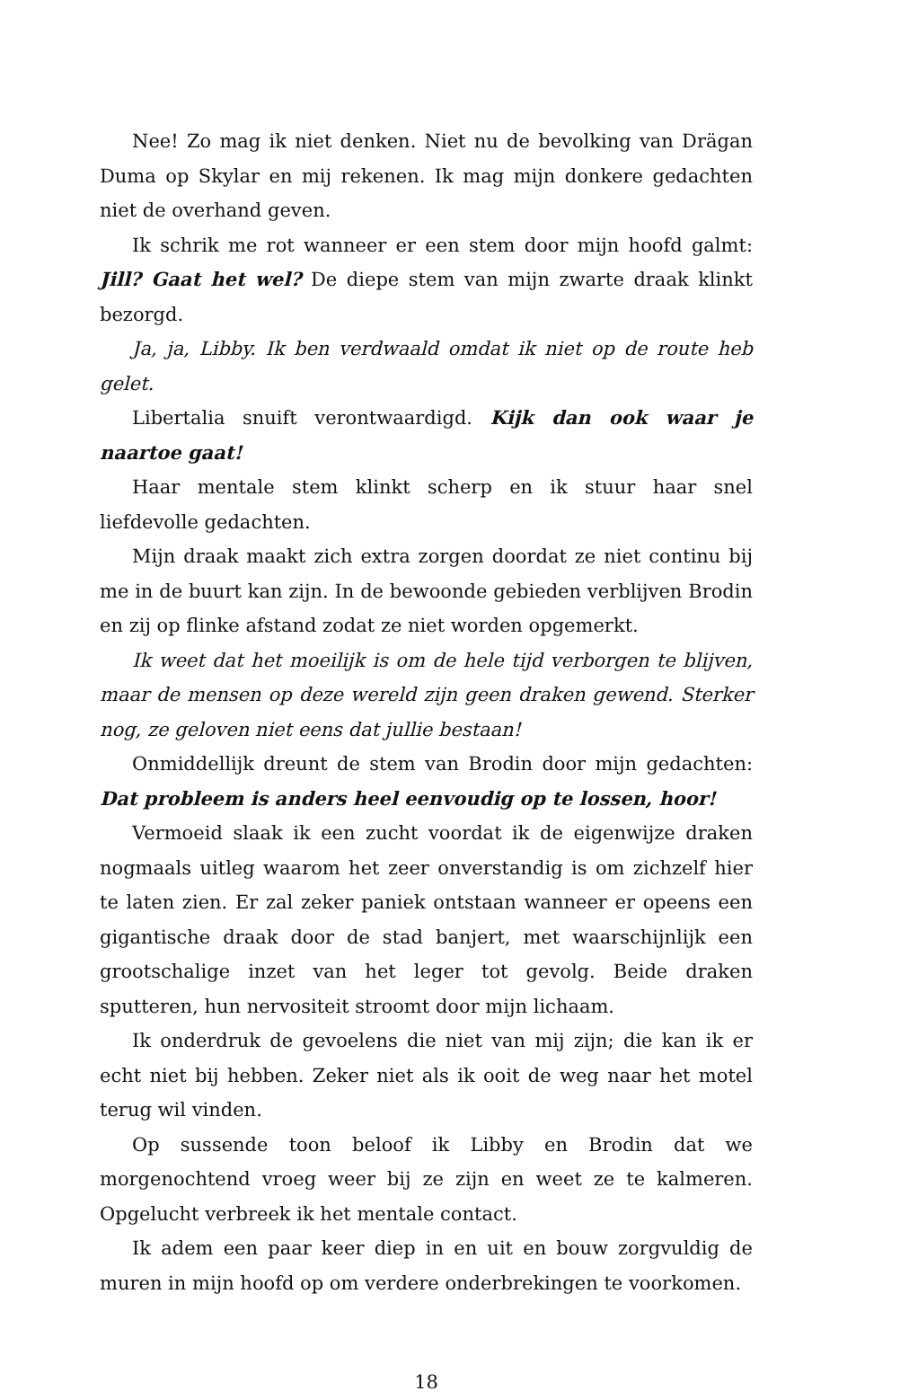Nee! Zo mag ik niet denken. Niet nu de bevolking van Drägan Duma op Skylar en mij rekenen. Ik mag mijn donkere gedachten niet de overhand geven.
Ik schrik me rot wanneer er een stem door mijn hoofd galmt: Jill? Gaat het wel? De diepe stem van mijn zwarte draak klinkt bezorgd.
Ja, ja, Libby. Ik ben verdwaald omdat ik niet op de route heb gelet.
Libertalia snuift verontwaardigd. Kijk dan ook waar je naartoe gaat!
Haar mentale stem klinkt scherp en ik stuur haar snel liefdevolle gedachten.
Mijn draak maakt zich extra zorgen doordat ze niet continu bij me in de buurt kan zijn. In de bewoonde gebieden verblijven Brodin en zij op flinke afstand zodat ze niet worden opgemerkt.
Ik weet dat het moeilijk is om de hele tijd verborgen te blijven, maar de mensen op deze wereld zijn geen draken gewend. Sterker nog, ze geloven niet eens dat jullie bestaan!
Onmiddellijk dreunt de stem van Brodin door mijn gedachten: Dat probleem is anders heel eenvoudig op te lossen, hoor!
Vermoeid slaak ik een zucht voordat ik de eigenwijze draken nogmaals uitleg waarom het zeer onverstandig is om zichzelf hier te laten zien. Er zal zeker paniek ontstaan wanneer er opeens een gigantische draak door de stad banjert, met waarschijnlijk een grootschalige inzet van het leger tot gevolg. Beide draken sputteren, hun nervositeit stroomt door mijn lichaam.
Ik onderdruk de gevoelens die niet van mij zijn; die kan ik er echt niet bij hebben. Zeker niet als ik ooit de weg naar het motel terug wil vinden.
Op sussende toon beloof ik Libby en Brodin dat we morgenochtend vroeg weer bij ze zijn en weet ze te kalmeren. Opgelucht verbreek ik het mentale contact.
Ik adem een paar keer diep in en uit en bouw zorgvuldig de muren in mijn hoofd op om verdere onderbrekingen te voorkomen.
18